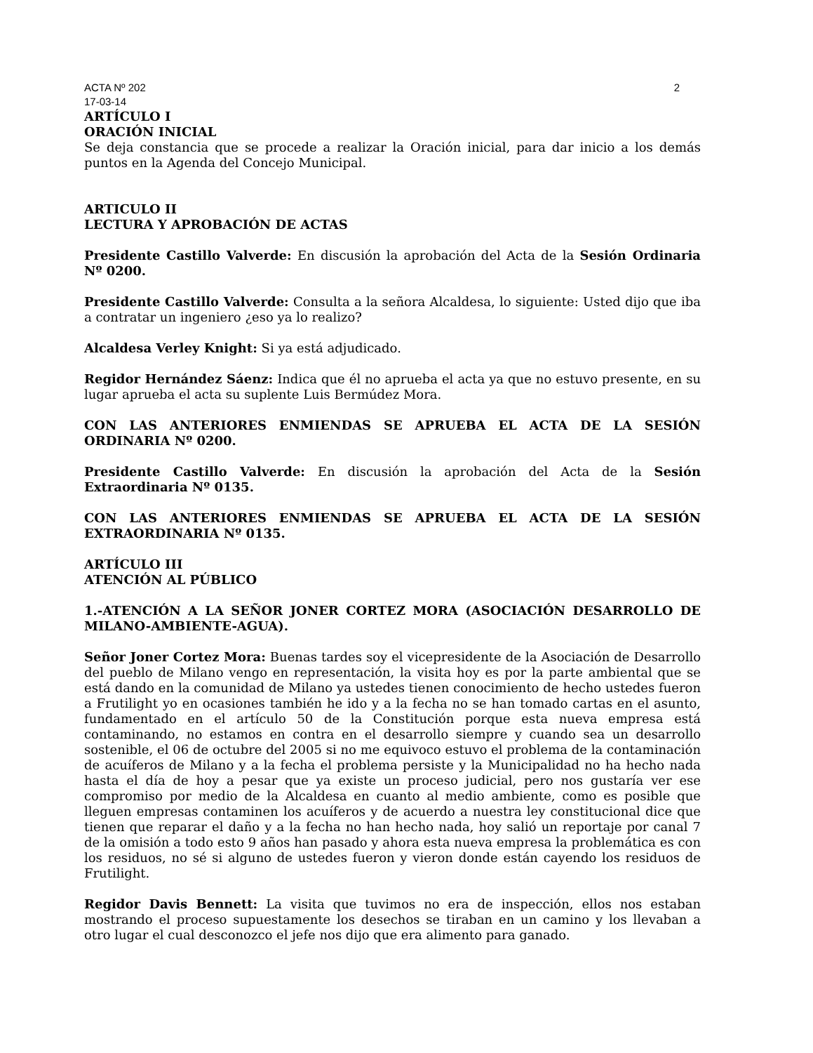ACTA Nº 202 2
17-03-14
ARTÍCULO I
ORACIÓN INICIAL
Se deja constancia que se procede a realizar la Oración inicial, para dar inicio a los demás puntos en la Agenda del Concejo Municipal.
ARTICULO II
LECTURA Y APROBACIÓN DE ACTAS
Presidente Castillo Valverde: En discusión la aprobación del Acta de la Sesión Ordinaria Nº 0200.
Presidente Castillo Valverde: Consulta a la señora Alcaldesa, lo siguiente: Usted dijo que iba a contratar un ingeniero ¿eso ya lo realizo?
Alcaldesa Verley Knight: Si ya está adjudicado.
Regidor Hernández Sáenz: Indica que él no aprueba el acta ya que no estuvo presente, en su lugar aprueba el acta su suplente Luis Bermúdez Mora.
CON LAS ANTERIORES ENMIENDAS SE APRUEBA EL ACTA DE LA SESIÓN ORDINARIA Nº 0200.
Presidente Castillo Valverde: En discusión la aprobación del Acta de la Sesión Extraordinaria Nº 0135.
CON LAS ANTERIORES ENMIENDAS SE APRUEBA EL ACTA DE LA SESIÓN EXTRAORDINARIA Nº 0135.
ARTÍCULO III
ATENCIÓN AL PÚBLICO
1.-ATENCIÓN A LA SEÑOR JONER CORTEZ MORA (ASOCIACIÓN DESARROLLO DE MILANO-AMBIENTE-AGUA).
Señor Joner Cortez Mora: Buenas tardes soy el vicepresidente de la Asociación de Desarrollo del pueblo de Milano vengo en representación, la visita hoy es por la parte ambiental que se está dando en la comunidad de Milano ya ustedes tienen conocimiento de hecho ustedes fueron a Frutilight yo en ocasiones también he ido y a la fecha no se han tomado cartas en el asunto, fundamentado en el artículo 50 de la Constitución porque esta nueva empresa está contaminando, no estamos en contra en el desarrollo siempre y cuando sea un desarrollo sostenible, el 06 de octubre del 2005 si no me equivoco estuvo el problema de la contaminación de acuíferos de Milano y a la fecha el problema persiste y la Municipalidad no ha hecho nada hasta el día de hoy a pesar que ya existe un proceso judicial, pero nos gustaría ver ese compromiso por medio de la Alcaldesa en cuanto al medio ambiente, como es posible que lleguen empresas contaminen los acuíferos y de acuerdo a nuestra ley constitucional dice que tienen que reparar el daño y a la fecha no han hecho nada, hoy salió un reportaje por canal 7 de la omisión a todo esto 9 años han pasado y ahora esta nueva empresa la problemática es con los residuos, no sé si alguno de ustedes fueron y vieron donde están cayendo los residuos de Frutilight.
Regidor Davis Bennett: La visita que tuvimos no era de inspección, ellos nos estaban mostrando el proceso supuestamente los desechos se tiraban en un camino y los llevaban a otro lugar el cual desconozco el jefe nos dijo que era alimento para ganado.